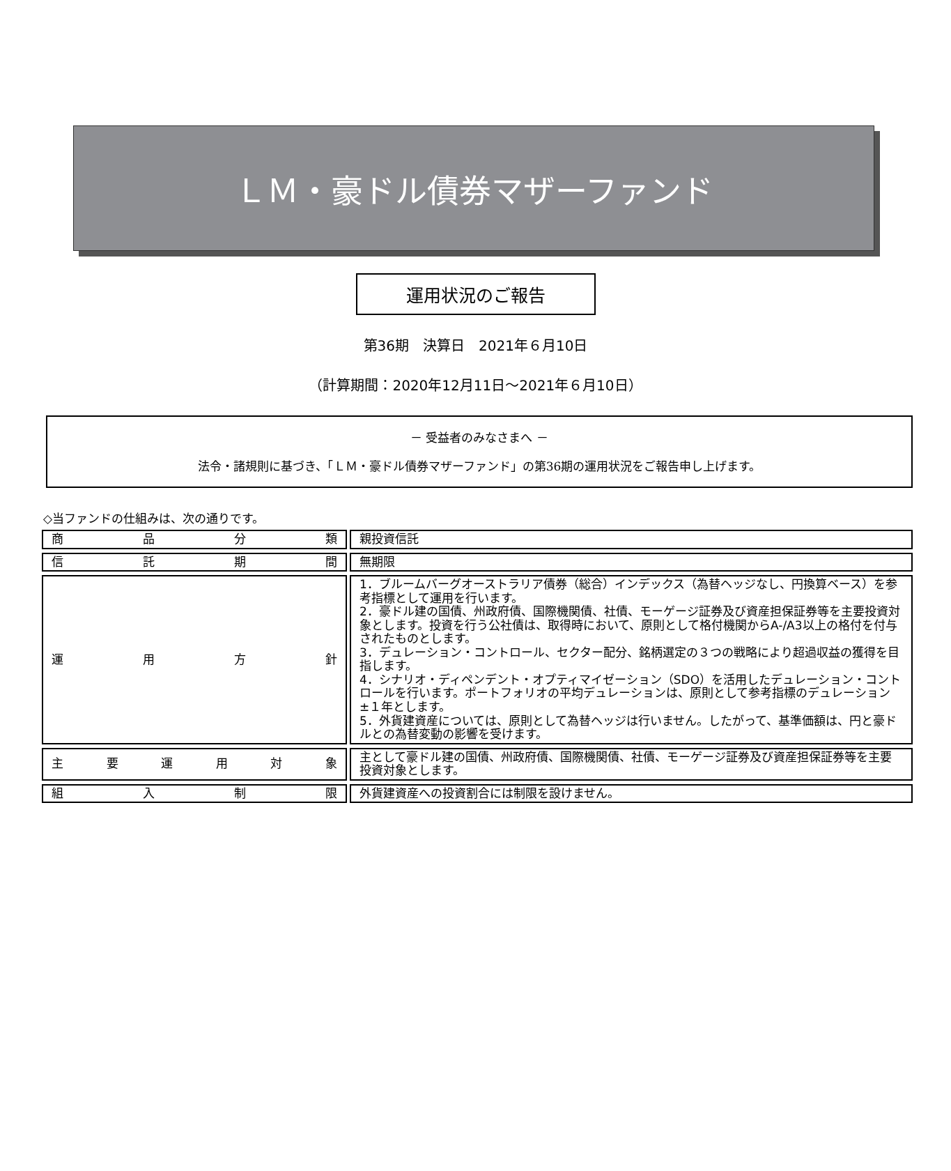ＬＭ・豪ドル債券マザーファンド
運用状況のご報告
第36期　決算日　2021年６月10日
（計算期間：2020年12月11日～2021年６月10日）
－ 受益者のみなさまへ －
法令・諸規則に基づき、「ＬＭ・豪ドル債券マザーファンド」の第36期の運用状況をご報告申し上げます。
◇当ファンドの仕組みは、次の通りです。
| 商 品 分 類 | | 親投資信託 |
| 信 託 期 間 | | 無期限 |
| 運 用 方 針 | | 1．ブルームバーグオーストラリア債券（総合）インデックス（為替ヘッジなし、円換算ベース）を参考指標として運用を行います。 2．豪ドル建の国債、州政府債、国際機関債、社債、モーゲージ証券及び資産担保証券等を主要投資対象とします。投資を行う公社債は、取得時において、原則として格付機関からA-/A3以上の格付を付与されたものとします。 3．デュレーション・コントロール、セクター配分、銘柄選定の３つの戦略により超過収益の獲得を目指します。 4．シナリオ・ディペンデント・オプティマイゼーション（SDO）を活用したデュレーション・コントロールを行います。ポートフォリオの平均デュレーションは、原則として参考指標のデュレーション±１年とします。 5．外貨建資産については、原則として為替ヘッジは行いません。したがって、基準価額は、円と豪ドルとの為替変動の影響を受けます。 |
| 主 要 運 用 対 象 | | 主として豪ドル建の国債、州政府債、国際機関債、社債、モーゲージ証券及び資産担保証券等を主要投資対象とします。 |
| 組 入 制 限 | | 外貨建資産への投資割合には制限を設けません。 |